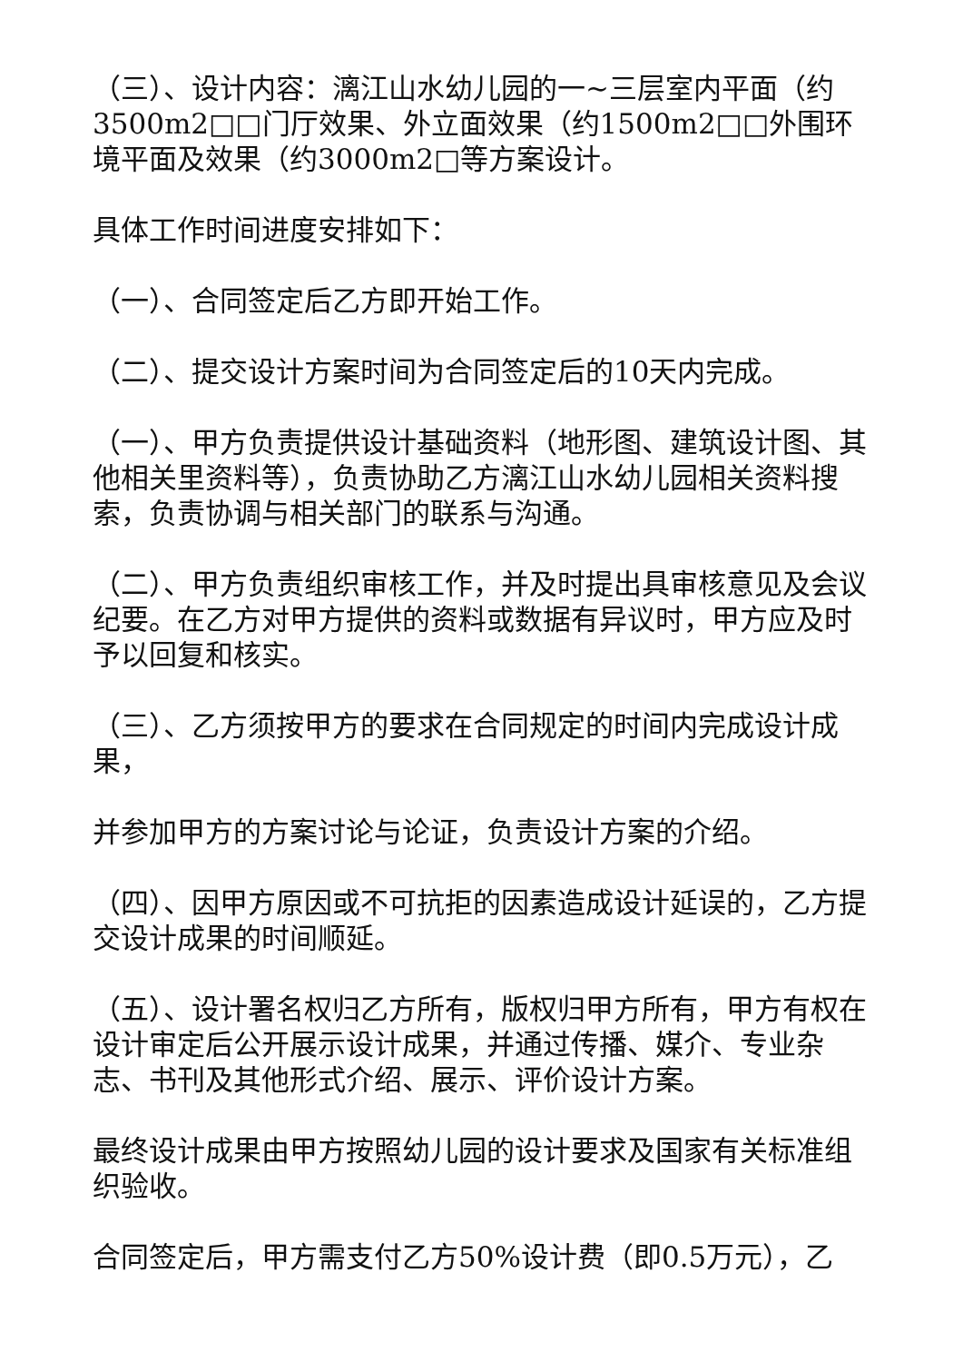（三）、设计内容：漓江山水幼儿园的一~三层室内平面（约3500m2□□门厅效果、外立面效果（约1500m2□□外围环境平面及效果（约3000m2□等方案设计。
具体工作时间进度安排如下：
（一）、合同签定后乙方即开始工作。
（二）、提交设计方案时间为合同签定后的10天内完成。
（一）、甲方负责提供设计基础资料（地形图、建筑设计图、其他相关里资料等），负责协助乙方漓江山水幼儿园相关资料搜索，负责协调与相关部门的联系与沟通。
（二）、甲方负责组织审核工作，并及时提出具审核意见及会议纪要。在乙方对甲方提供的资料或数据有异议时，甲方应及时予以回复和核实。
（三）、乙方须按甲方的要求在合同规定的时间内完成设计成果，
并参加甲方的方案讨论与论证，负责设计方案的介绍。
（四）、因甲方原因或不可抗拒的因素造成设计延误的，乙方提交设计成果的时间顺延。
（五）、设计署名权归乙方所有，版权归甲方所有，甲方有权在设计审定后公开展示设计成果，并通过传播、媒介、专业杂志、书刊及其他形式介绍、展示、评价设计方案。
最终设计成果由甲方按照幼儿园的设计要求及国家有关标准组织验收。
合同签定后，甲方需支付乙方50%设计费（即0.5万元），乙